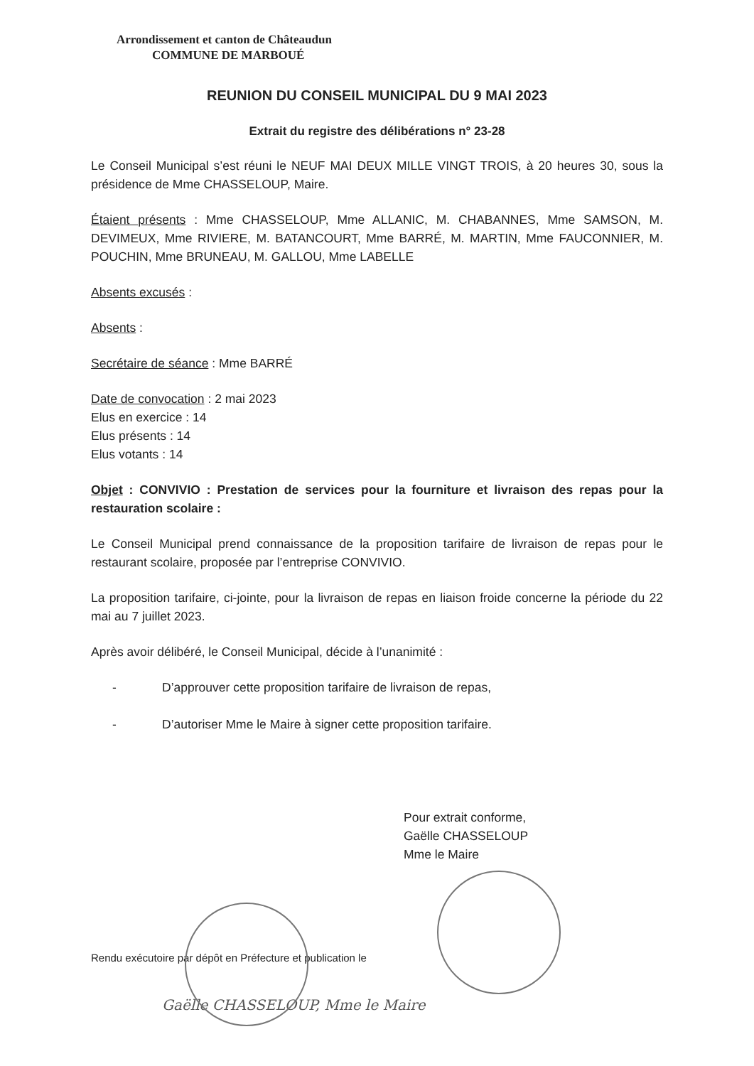Arrondissement et canton de Châteaudun
COMMUNE DE MARBOUÉ
REUNION DU CONSEIL MUNICIPAL DU 9 MAI 2023
Extrait du registre des délibérations n° 23-28
Le Conseil Municipal s’est réuni le NEUF MAI DEUX MILLE VINGT TROIS, à 20 heures 30, sous la présidence de Mme CHASSELOUP, Maire.
Étaient présents : Mme CHASSELOUP, Mme ALLANIC, M. CHABANNES, Mme SAMSON, M. DEVIMEUX, Mme RIVIERE, M. BATANCOURT, Mme BARRÉ, M. MARTIN, Mme FAUCONNIER, M. POUCHIN, Mme BRUNEAU, M. GALLOU, Mme LABELLE
Absents excusés :
Absents :
Secrétaire de séance : Mme BARRÉ
Date de convocation : 2 mai 2023
Elus en exercice : 14
Elus présents : 14
Elus votants : 14
Objet : CONVIVIO : Prestation de services pour la fourniture et livraison des repas pour la restauration scolaire :
Le Conseil Municipal prend connaissance de la proposition tarifaire de livraison de repas pour le restaurant scolaire, proposée par l’entreprise CONVIVIO.
La proposition tarifaire, ci-jointe, pour la livraison de repas en liaison froide concerne la période du 22 mai au 7 juillet 2023.
Après avoir délibéré, le Conseil Municipal, décide à l’unanimité :
- D’approuver cette proposition tarifaire de livraison de repas,
- D’autoriser Mme le Maire à signer cette proposition tarifaire.
Pour extrait conforme,
Gaëlle CHASSELOUP
Mme le Maire
Rendu exécutoire par dépôt en Préfecture et publication le
Gaëlle CHASSELOUP, Mme le Maire